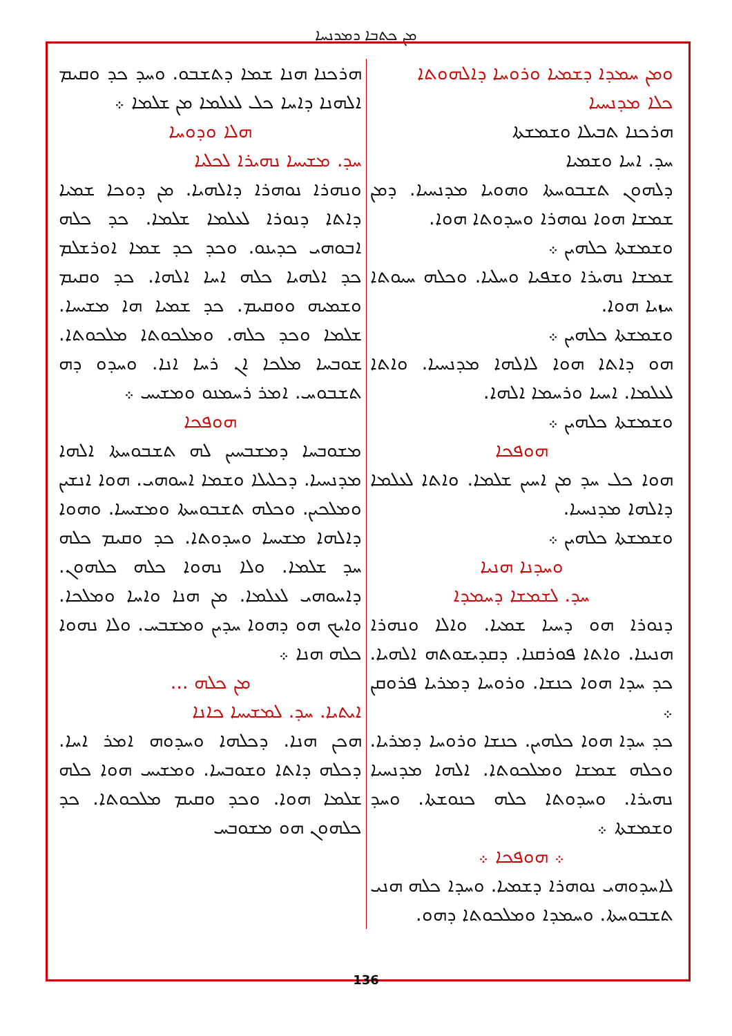ܡܢ ܟܬܒܐ ܕܡܕܢܚܐ
ܘܡܢ ܚܡܕܐ ܕܫܡܝܐ ܘܪܘܚܐ ܕܐܠܗܘܬܐ
ܟܠܐ ܡܕܢܚܝܐ
ܗܪܟܢܐ ܬܒܝܠܐ ܘܫܡܫܬܐ
ܚܕ. ܐܚܐ ܘܫܡܝܐ
ܕܠܗܘܢ ܬܫܒܘܚܬܐ ܘܗܘܝܐ ܡܕܢܚܝܐ. ܕܡܢ ܫܡܫܐ ܗܘܐ ܢܘܗܪܐ ܘܚܕܘܬܐ ܗܘܐ.
ܘܫܡܫܬܐ ܟܠܗܝܢ ܀
ܫܡܫܐ ܢܗܝܪܐ ܘܫܦܝܐ ܘܚܠܝܐ. ܘܟܠܗ ܚܝܘܬܐ ܚܙܝܐ ܗܘܐ.
ܘܫܡܫܬܐ ܟܠܗܝܢ ܀
ܗܘ ܕܐܬܐ ܗܘܐ ܠܐܠܗܐ ܡܕܢܚܝܐ. ܘܐܬܐ ܠܥܠܡܐ. ܐܚܝܐ ܘܪܚܡܐ ܐܠܗܐ.
ܘܫܡܫܬܐ ܟܠܗܝܢ ܀
ܗܘܦܟܐ
ܗܘܐ ܟܠ ܚܕ ܡܢ ܐܚܝܢ ܫܠܡܐ. ܘܐܬܐ ܠܥܠܡܐ ܕܐܠܗܐ ܡܕܢܚܝܐ.
ܘܫܡܫܬܐ ܟܠܗܝܢ ܀
ܘܚܕܢܐ ܗܢܝܐ
ܚܕ. ܠܫܡܫܐ ܕܚܡܕܐ
ܕܢܘܪܐ ܗܘ ܕܚܝܐ ܫܡܝܐ. ܘܐܠܐ ܘܢܗܪܐ ܗܢܝܢܐ. ܘܐܬܐ ܦܘܪܩܢܐ. ܕܩܕܝܫܘܬܗ ܐܠܗܝܐ. ܟܕ ܚܕܐ ܗܘܐ ܟܢܫܐ. ܘܪܘܚܐ ܕܡܪܝܐ ܦܪܘܩܢ ܀
ܟܕ ܚܕܐ ܗܘܐ ܟܠܗܝܢ. ܟܢܫܐ ܘܪܘܚܐ ܕܡܪܝܐ. ܘܟܠܗ ܫܡܫܐ ܘܡܠܟܘܬܐ. ܐܠܗܐ ܡܕܢܚܝܐ ܢܗܝܪܐ. ܘܚܕܘܬܐ ܟܠܗ ܟܢܘܫܬܐ. ܘܚܕ ܘܫܡܫܬܐ ܀
܀ ܗܘܦܟܐ ܀
ܠܐܚܕܘܗܝ ܢܘܗܪܐ ܕܫܡܝܐ. ܘܚܕܐ ܟܠܗ ܗܢܝ ܬܫܒܘܚܬܐ. ܘܚܡܕܐ ܘܡܠܟܘܬܐ ܕܗܘ.
ܗܪܟܢܐ ܗܢܐ ܫܡܐ ܕܬܫܒܘ. ܘܚܕ ܟܕ ܘܩܝܡ ܐܠܗܢܐ ܕܐܚܐ ܟܠ ܠܥܠܡܐ ܡܢ ܫܠܡܐ ܀
ܗܠܐ ܘܕܘܚܐ
ܚܕ. ܡܫܝܚܐ ܢܗܝܪܐ ܠܟܠܝܐ
ܘܢܗܪܐ ܢܘܗܪܐ ܕܐܠܗܝܐ. ܡܢ ܕܘܟܐ ܫܡܝܐ ܕܐܬܐ ܕܢܘܪܐ ܠܥܠܡܐ ܫܠܡܐ. ܟܕ ܟܠܗ ܐܒܘܗܝ ܟܕܝܢܘ. ܘܟܕ ܟܕ ܫܡܐ ܐܘܪܫܠܡ ܟܕ ܐܠܗܝܐ ܟܠܗ ܐܚܐ ܐܠܗܐ. ܟܕ ܘܩܝܡ ܘܫܡܝܗ ܘܘܩܝܡ. ܟܕ ܫܡܝܐ ܗܐ ܡܫܝܚܐ. ܫܠܡܐ ܘܟܕ ܟܠܗ. ܘܡܠܟܘܬܐ ܡܠܟܘܬܐ. ܫܘܒܚܐ ܡܠܟܐ ܐܢ ܪܚܐ ܐܢܐ. ܘܚܕܘ ܕܗ ܬܫܒܘܚ. ܐܡܪ ܪܚܡܢܘ ܘܡܫܝܚ ܀
ܗܘܦܟܐ
ܡܫܘܒܚܐ ܕܡܫܒܚܝܢ ܠܗ ܬܫܒܘܚܬܐ ܐܠܗܐ ܡܕܢܚܝܐ. ܕܟܠܝܠܐ ܘܫܡܐ ܐܚܘܗܝ. ܗܘܐ ܐܢܫܝܢ ܘܡܠܟܝܢ. ܘܟܠܗ ܬܫܒܘܚܬܐ ܘܡܫܝܚܐ. ܘܗܘܐ ܕܐܠܗܐ ܡܫܝܚܐ ܘܚܕܘܬܐ. ܟܕ ܘܩܝܡ ܟܠܗ ܚܕ ܫܠܡܐ. ܘܠܐ ܢܗܘܐ ܟܠܗ ܟܠܗܘܢ. ܕܐܚܘܗܝ ܠܥܠܡܐ. ܡܢ ܗܢܐ ܘܐܚܐ ܘܡܠܟܐ. ܘܐܝܟ ܗܘ ܕܗܘܐ ܚܕܝܢ ܘܡܫܒܚ. ܘܠܐ ܢܗܘܐ ܟܠܗ ܗܢܐ ܀
ܡܢ ܟܠܗ ...
ܐܝܬܝܐ. ܚܕ. ܠܡܫܝܚܐ ܟܐܢܐ
ܗܟܢ ܗܢܐ. ܕܟܠܗܐ ܘܚܕܘܗ ܐܡܪ ܐܚܐ. ܕܟܠܗ ܕܐܬܐ ܘܫܘܒܚܐ. ܘܡܫܝܚ ܗܘܐ ܟܠܗ ܫܠܡܐ ܗܘܐ. ܘܟܕ ܘܩܝܡ ܡܠܟܘܬܐ. ܟܕ ܟܠܗܘܢ ܗܘ ܡܫܘܒܚ
136